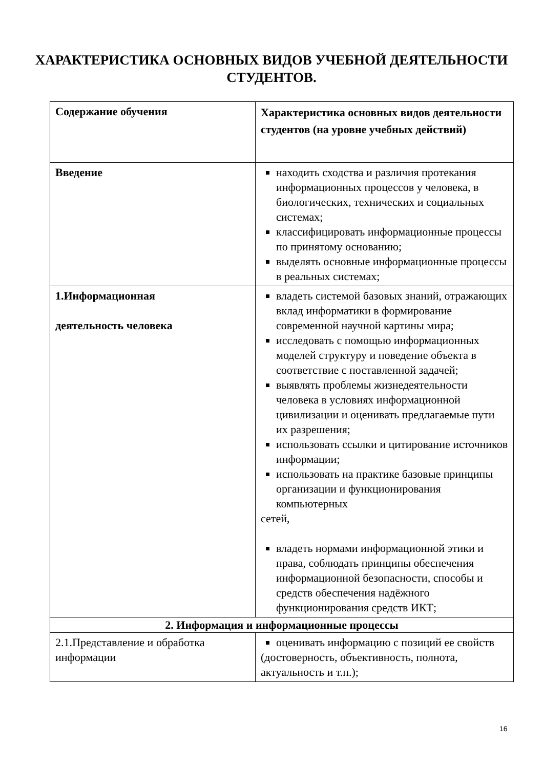ХАРАКТЕРИСТИКА ОСНОВНЫХ ВИДОВ УЧЕБНОЙ ДЕЯТЕЛЬНОСТИ
СТУДЕНТОВ.
| Содержание обучения | Характеристика основных видов деятельности студентов (на уровне учебных действий) |
| Введение | находить сходства и различия протекания информационных процессов у человека, в биологических, технических и социальных системах; классифицировать информационные процессы по принятому основанию; выделять основные информационные процессы в реальных системах; |
| 1.Информационная деятельность человека | владеть системой базовых знаний, отражающих вклад информатики в формирование современной научной картины мира; исследовать с помощью информационных моделей структуру и поведение объекта в соответствие с поставленной задачей; выявлять проблемы жизнедеятельности человека в условиях информационной цивилизации и оценивать предлагаемые пути их разрешения; использовать ссылки и цитирование источников информации; использовать на практике базовые принципы организации и функционирования компьютерных сетей, владеть нормами информационной этики и права, соблюдать принципы обеспечения информационной безопасности, способы и средств обеспечения надёжного функционирования средств ИКТ; |
| 2. Информация и информационные процессы | |
| 2.1.Представление и обработка информации | оценивать информацию с позиций ее свойств (достоверность, объективность, полнота, актуальность и т.п.); |
16